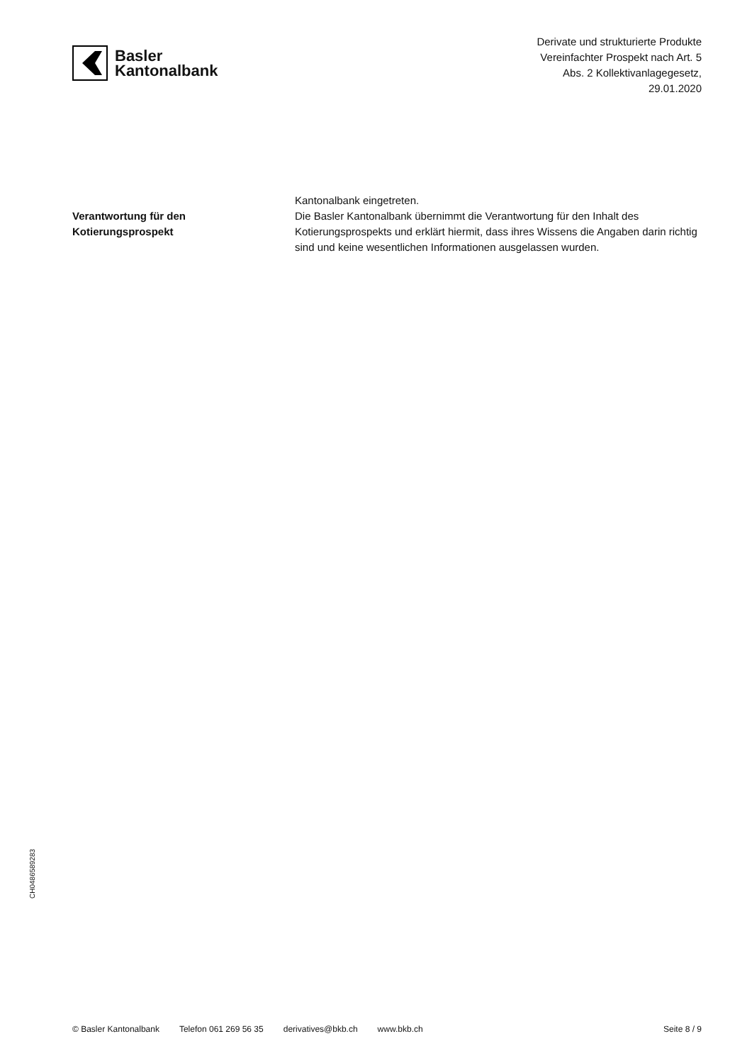Basler
Kantonalbank
Derivate und strukturierte Produkte
Vereinfachter Prospekt nach Art. 5
Abs. 2 Kollektivanlagegesetz,
29.01.2020
Verantwortung für den
Kotierungsprospekt
Kantonalbank eingetreten.
Die Basler Kantonalbank übernimmt die Verantwortung für den Inhalt des Kotierungsprospekts und erklärt hiermit, dass ihres Wissens die Angaben darin richtig sind und keine wesentlichen Informationen ausgelassen wurden.
CH0486589283
© Basler Kantonalbank Telefon 061 269 56 35 derivatives@bkb.ch www.bkb.ch Seite 8 / 9